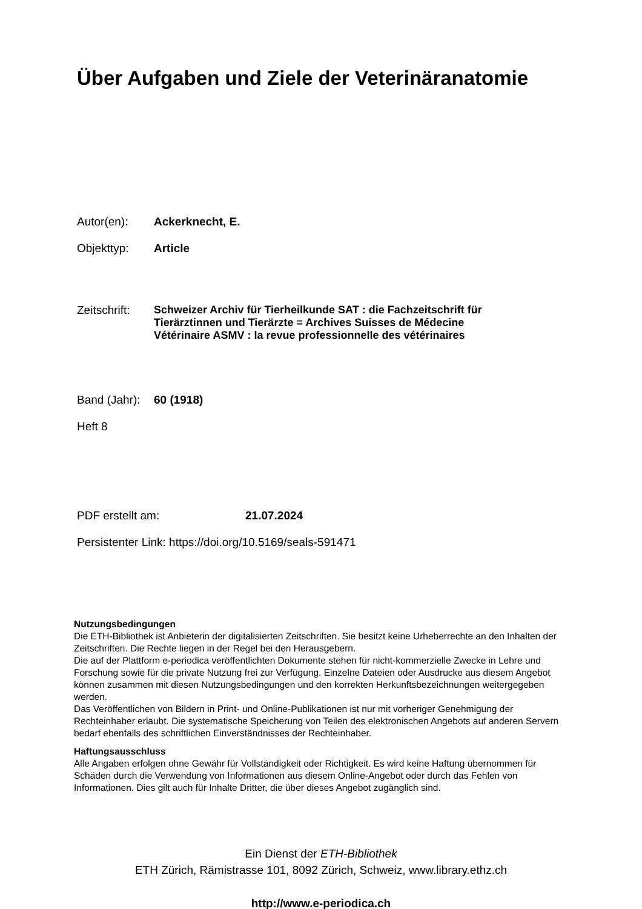Über Aufgaben und Ziele der Veterinäranatomie
Autor(en): Ackerknecht, E.
Objekttyp: Article
Zeitschrift: Schweizer Archiv für Tierheilkunde SAT : die Fachzeitschrift für
Tierärztinnen und Tierärzte = Archives Suisses de Médecine
Vétérinaire ASMV : la revue professionnelle des vétérinaires
Band (Jahr): 60 (1918)
Heft 8
PDF erstellt am: 21.07.2024
Persistenter Link: https://doi.org/10.5169/seals-591471
Nutzungsbedingungen
Die ETH-Bibliothek ist Anbieterin der digitalisierten Zeitschriften. Sie besitzt keine Urheberrechte an den Inhalten der Zeitschriften. Die Rechte liegen in der Regel bei den Herausgebern.
Die auf der Plattform e-periodica veröffentlichten Dokumente stehen für nicht-kommerzielle Zwecke in Lehre und Forschung sowie für die private Nutzung frei zur Verfügung. Einzelne Dateien oder Ausdrucke aus diesem Angebot können zusammen mit diesen Nutzungsbedingungen und den korrekten Herkunftsbezeichnungen weitergegeben werden.
Das Veröffentlichen von Bildern in Print- und Online-Publikationen ist nur mit vorheriger Genehmigung der Rechteinhaber erlaubt. Die systematische Speicherung von Teilen des elektronischen Angebots auf anderen Servern bedarf ebenfalls des schriftlichen Einverständnisses der Rechteinhaber.
Haftungsausschluss
Alle Angaben erfolgen ohne Gewähr für Vollständigkeit oder Richtigkeit. Es wird keine Haftung übernommen für Schäden durch die Verwendung von Informationen aus diesem Online-Angebot oder durch das Fehlen von Informationen. Dies gilt auch für Inhalte Dritter, die über dieses Angebot zugänglich sind.
Ein Dienst der ETH-Bibliothek
ETH Zürich, Rämistrasse 101, 8092 Zürich, Schweiz, www.library.ethz.ch
http://www.e-periodica.ch